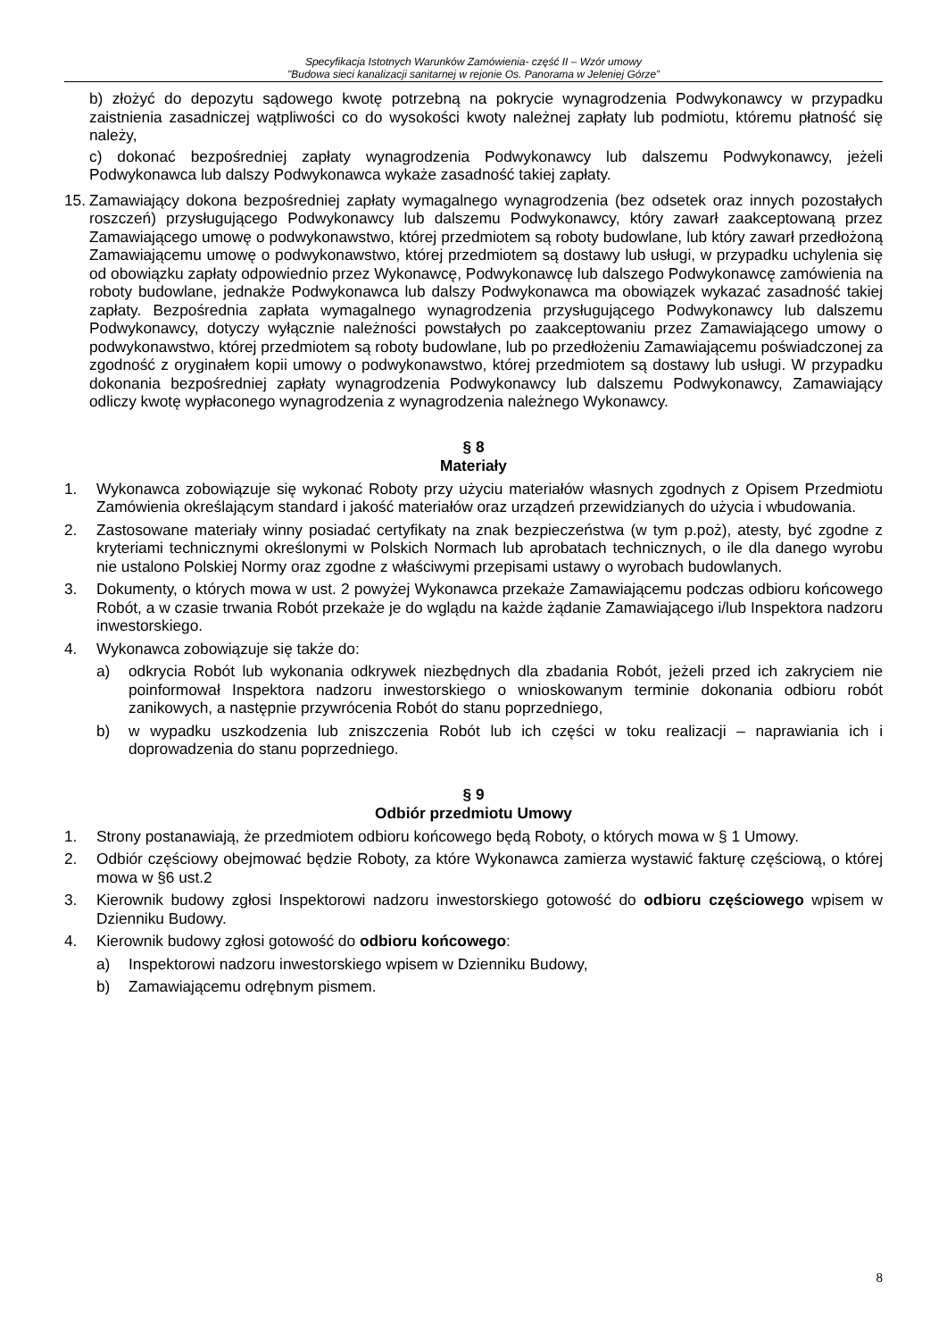Specyfikacja Istotnych Warunków Zamówienia- część II – Wzór umowy
"Budowa sieci kanalizacji sanitarnej w rejonie Os. Panorama w Jeleniej Górze”
b) złożyć do depozytu sądowego kwotę potrzebną na pokrycie wynagrodzenia Podwykonawcy w przypadku zaistnienia zasadniczej wątpliwości co do wysokości kwoty należnej zapłaty lub podmiotu, któremu płatność się należy,
c) dokonać bezpośredniej zapłaty wynagrodzenia Podwykonawcy lub dalszemu Podwykonawcy, jeżeli Podwykonawca lub dalszy Podwykonawca wykaże zasadność takiej zapłaty.
15.
Zamawiający dokona bezpośredniej zapłaty wymagalnego wynagrodzenia (bez odsetek oraz innych pozostałych roszczeń) przysługującego Podwykonawcy lub dalszemu Podwykonawcy, który zawarł zaakceptowaną przez Zamawiającego umowę o podwykonawstwo, której przedmiotem są roboty budowlane, lub który zawarł przedłożoną Zamawiającemu umowę o podwykonawstwo, której przedmiotem są dostawy lub usługi, w przypadku uchylenia się od obowiązku zapłaty odpowiednio przez Wykonawcę, Podwykonawcę lub dalszego Podwykonawcę zamówienia na roboty budowlane, jednakże Podwykonawca lub dalszy Podwykonawca ma obowiązek wykazać zasadność takiej zapłaty. Bezpośrednia zapłata wymagalnego wynagrodzenia przysługującego Podwykonawcy lub dalszemu Podwykonawcy, dotyczy wyłącznie należności powstałych po zaakceptowaniu przez Zamawiającego umowy o podwykonawstwo, której przedmiotem są roboty budowlane, lub po przedłożeniu Zamawiającemu poświadczonej za zgodność z oryginałem kopii umowy o podwykonawstwo, której przedmiotem są dostawy lub usługi. W przypadku dokonania bezpośredniej zapłaty wynagrodzenia Podwykonawcy lub dalszemu Podwykonawcy, Zamawiający odliczy kwotę wypłaconego wynagrodzenia z wynagrodzenia należnego Wykonawcy.
§ 8
Materiały
1. Wykonawca zobowiązuje się wykonać Roboty przy użyciu materiałów własnych zgodnych z Opisem Przedmiotu Zamówienia określającym standard i jakość materiałów oraz urządzeń przewidzianych do użycia i wbudowania.
2. Zastosowane materiały winny posiadać certyfikaty na znak bezpieczeństwa (w tym p.poż), atesty, być zgodne z kryteriami technicznymi określonymi w Polskich Normach lub aprobatach technicznych, o ile dla danego wyrobu nie ustalono Polskiej Normy oraz zgodne z właściwymi przepisami ustawy o wyrobach budowlanych.
3. Dokumenty, o których mowa w ust. 2 powyżej Wykonawca przekaże Zamawiającemu podczas odbioru końcowego Robót, a w czasie trwania Robót przekaże je do wglądu na każde żądanie Zamawiającego i/lub Inspektora nadzoru inwestorskiego.
4. Wykonawca zobowiązuje się także do:
a) odkrycia Robót lub wykonania odkrywek niezbędnych dla zbadania Robót, jeżeli przed ich zakryciem nie poinformował Inspektora nadzoru inwestorskiego o wnioskowanym terminie dokonania odbioru robót zanikowych, a następnie przywrócenia Robót do stanu poprzedniego,
b) w wypadku uszkodzenia lub zniszczenia Robót lub ich części w toku realizacji – naprawiania ich i doprowadzenia do stanu poprzedniego.
§ 9
Odbiór przedmiotu Umowy
1. Strony postanawiają, że przedmiotem odbioru końcowego będą Roboty, o których mowa w § 1 Umowy.
2. Odbiór częściowy obejmować będzie Roboty, za które Wykonawca zamierza wystawić fakturę częściową, o której mowa w §6 ust.2
3. Kierownik budowy zgłosi Inspektorowi nadzoru inwestorskiego gotowość do odbioru częściowego wpisem w Dzienniku Budowy.
4. Kierownik budowy zgłosi gotowość do odbioru końcowego:
a) Inspektorowi nadzoru inwestorskiego wpisem w Dzienniku Budowy,
b) Zamawiającemu odrębnym pismem.
8